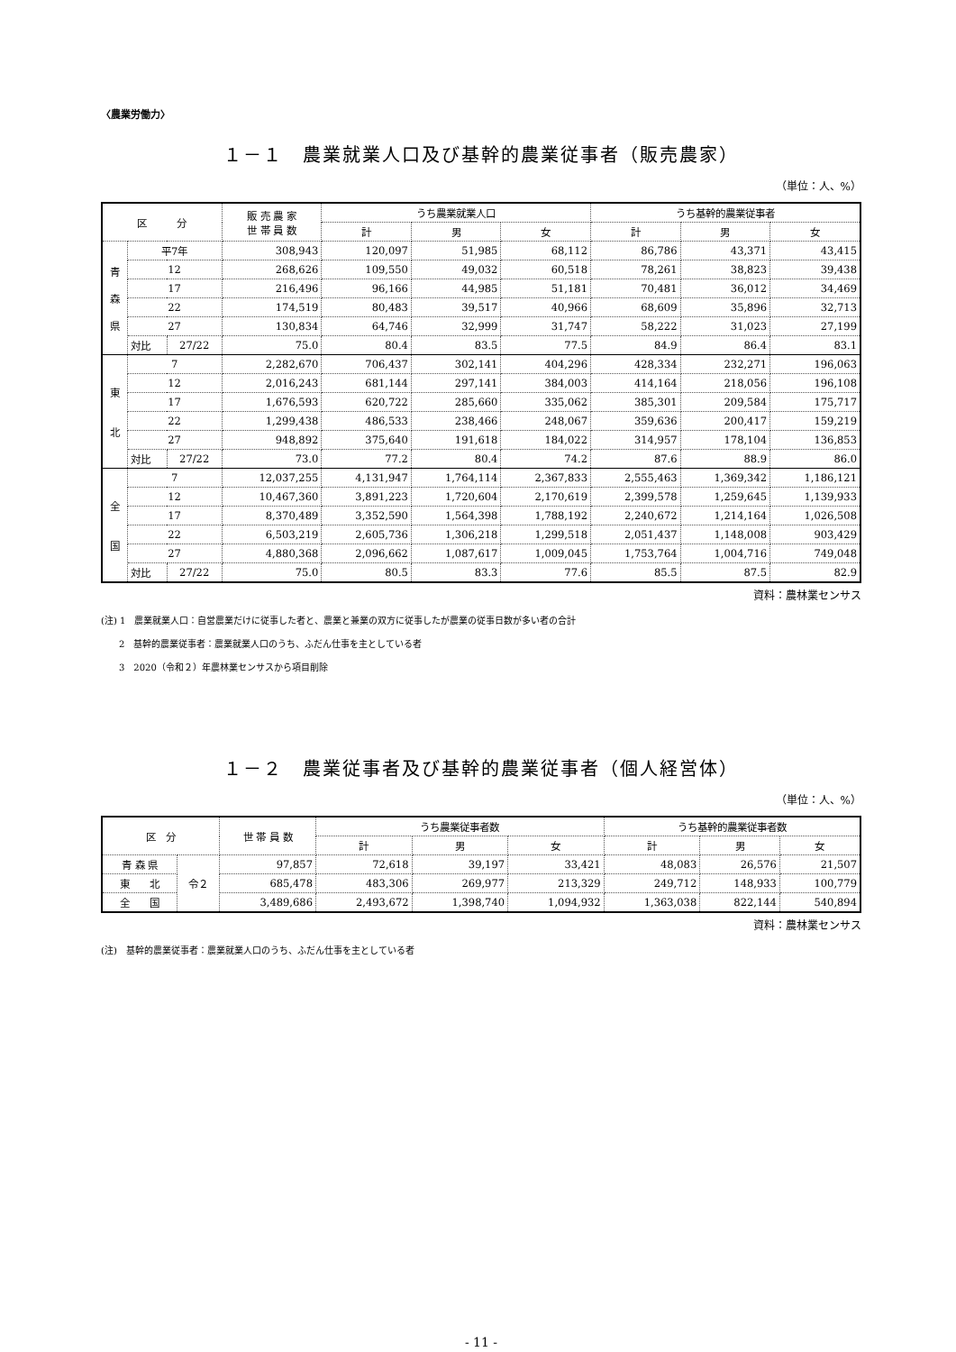〈農業労働力〉
１－１　農業就業人口及び基幹的農業従事者（販売農家）
（単位：人、%）
| 区 分 | | | 販 売 農 家 世 帯 員 数 | うち農業就業人口 | | | うち基幹的農業従事者 | | |
| --- | --- | --- | --- | --- | --- | --- | --- | --- | --- |
| | | | | 計 | 男 | 女 | 計 | 男 | 女 |
| 青 森 県 | 平7年 | | 308,943 | 120,097 | 51,985 | 68,112 | 86,786 | 43,371 | 43,415 |
| | 12 | | 268,626 | 109,550 | 49,032 | 60,518 | 78,261 | 38,823 | 39,438 |
| | 17 | | 216,496 | 96,166 | 44,985 | 51,181 | 70,481 | 36,012 | 34,469 |
| | 22 | | 174,519 | 80,483 | 39,517 | 40,966 | 68,609 | 35,896 | 32,713 |
| | 27 | | 130,834 | 64,746 | 32,999 | 31,747 | 58,222 | 31,023 | 27,199 |
| | 対比 | 27/22 | 75.0 | 80.4 | 83.5 | 77.5 | 84.9 | 86.4 | 83.1 |
| 東 北 | 7 | | 2,282,670 | 706,437 | 302,141 | 404,296 | 428,334 | 232,271 | 196,063 |
| | 12 | | 2,016,243 | 681,144 | 297,141 | 384,003 | 414,164 | 218,056 | 196,108 |
| | 17 | | 1,676,593 | 620,722 | 285,660 | 335,062 | 385,301 | 209,584 | 175,717 |
| | 22 | | 1,299,438 | 486,533 | 238,466 | 248,067 | 359,636 | 200,417 | 159,219 |
| | 27 | | 948,892 | 375,640 | 191,618 | 184,022 | 314,957 | 178,104 | 136,853 |
| | 対比 | 27/22 | 73.0 | 77.2 | 80.4 | 74.2 | 87.6 | 88.9 | 86.0 |
| 全 国 | 7 | | 12,037,255 | 4,131,947 | 1,764,114 | 2,367,833 | 2,555,463 | 1,369,342 | 1,186,121 |
| | 12 | | 10,467,360 | 3,891,223 | 1,720,604 | 2,170,619 | 2,399,578 | 1,259,645 | 1,139,933 |
| | 17 | | 8,370,489 | 3,352,590 | 1,564,398 | 1,788,192 | 2,240,672 | 1,214,164 | 1,026,508 |
| | 22 | | 6,503,219 | 2,605,736 | 1,306,218 | 1,299,518 | 2,051,437 | 1,148,008 | 903,429 |
| | 27 | | 4,880,368 | 2,096,662 | 1,087,617 | 1,009,045 | 1,753,764 | 1,004,716 | 749,048 |
| | 対比 | 27/22 | 75.0 | 80.5 | 83.3 | 77.6 | 85.5 | 87.5 | 82.9 |
資料：農林業センサス
(注) 1　農業就業人口：自営農業だけに従事した者と、農業と兼業の双方に従事したが農業の従事日数が多い者の合計
　　2　基幹的農業従事者：農業就業人口のうち、ふだん仕事を主としている者
　　3　2020（令和２）年農林業センサスから項目削除
１－２　農業従事者及び基幹的農業従事者（個人経営体）
（単位：人、%）
| 区 分 | | 世 帯 員 数 | うち農業従事者数 | | | うち基幹的農業従事者数 | | |
| --- | --- | --- | --- | --- | --- | --- | --- | --- |
| | | | 計 | 男 | 女 | 計 | 男 | 女 |
| 青 森 県 | 令２ | 97,857 | 72,618 | 39,197 | 33,421 | 48,083 | 26,576 | 21,507 |
| 東 北 | | 685,478 | 483,306 | 269,977 | 213,329 | 249,712 | 148,933 | 100,779 |
| 全 国 | | 3,489,686 | 2,493,672 | 1,398,740 | 1,094,932 | 1,363,038 | 822,144 | 540,894 |
資料：農林業センサス
(注)　基幹的農業従事者：農業就業人口のうち、ふだん仕事を主としている者
- 11 -